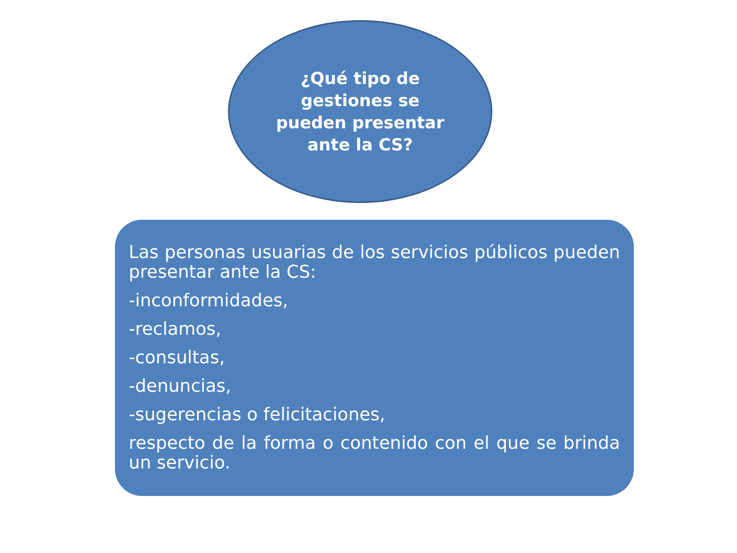¿Qué tipo de gestiones se pueden presentar ante la CS?
Las personas usuarias de los servicios públicos pueden presentar ante la CS:
-inconformidades,
-reclamos,
-consultas,
-denuncias,
-sugerencias o felicitaciones,
respecto de la forma o contenido con el que se brinda un servicio.